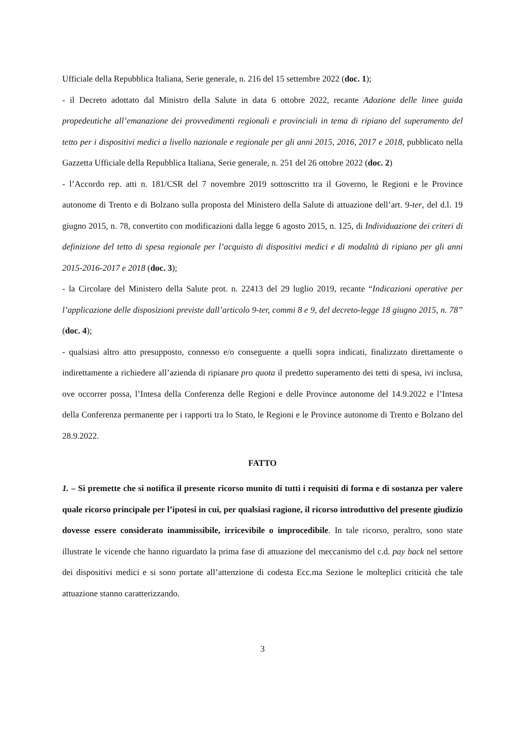Ufficiale della Repubblica Italiana, Serie generale, n. 216 del 15 settembre 2022 (doc. 1);
- il Decreto adottato dal Ministro della Salute in data 6 ottobre 2022, recante Adozione delle linee guida propedeutiche all’emanazione dei provvedimenti regionali e provinciali in tema di ripiano del superamento del tetto per i dispositivi medici a livello nazionale e regionale per gli anni 2015, 2016, 2017 e 2018, pubblicato nella Gazzetta Ufficiale della Repubblica Italiana, Serie generale, n. 251 del 26 ottobre 2022 (doc. 2)
- l’Accordo rep. atti n. 181/CSR del 7 novembre 2019 sottoscritto tra il Governo, le Regioni e le Province autonome di Trento e di Bolzano sulla proposta del Ministero della Salute di attuazione dell’art. 9-ter, del d.l. 19 giugno 2015, n. 78, convertito con modificazioni dalla legge 6 agosto 2015, n. 125, di Individuazione dei criteri di definizione del tetto di spesa regionale per l’acquisto di dispositivi medici e di modalità di ripiano per gli anni 2015-2016-2017 e 2018 (doc. 3);
- la Circolare del Ministero della Salute prot. n. 22413 del 29 luglio 2019, recante “Indicazioni operative per l’applicazione delle disposizioni previste dall’articolo 9-ter, commi 8 e 9, del decreto-legge 18 giugno 2015, n. 78” (doc. 4);
- qualsiasi altro atto presupposto, connesso e/o conseguente a quelli sopra indicati, finalizzato direttamente o indirettamente a richiedere all’azienda di ripianare pro quota il predetto superamento dei tetti di spesa, ivi inclusa, ove occorrer possa, l’Intesa della Conferenza delle Regioni e delle Province autonome del 14.9.2022 e l’Intesa della Conferenza permanente per i rapporti tra lo Stato, le Regioni e le Province autonome di Trento e Bolzano del 28.9.2022.
FATTO
1. – Si premette che si notifica il presente ricorso munito di tutti i requisiti di forma e di sostanza per valere quale ricorso principale per l’ipotesi in cui, per qualsiasi ragione, il ricorso introduttivo del presente giudizio dovesse essere considerato inammissibile, irricevibile o improcedibile. In tale ricorso, peraltro, sono state illustrate le vicende che hanno riguardato la prima fase di attuazione del meccanismo del c.d. pay back nel settore dei dispositivi medici e si sono portate all’attenzione di codesta Ecc.ma Sezione le molteplici criticità che tale attuazione stanno caratterizzando.
3